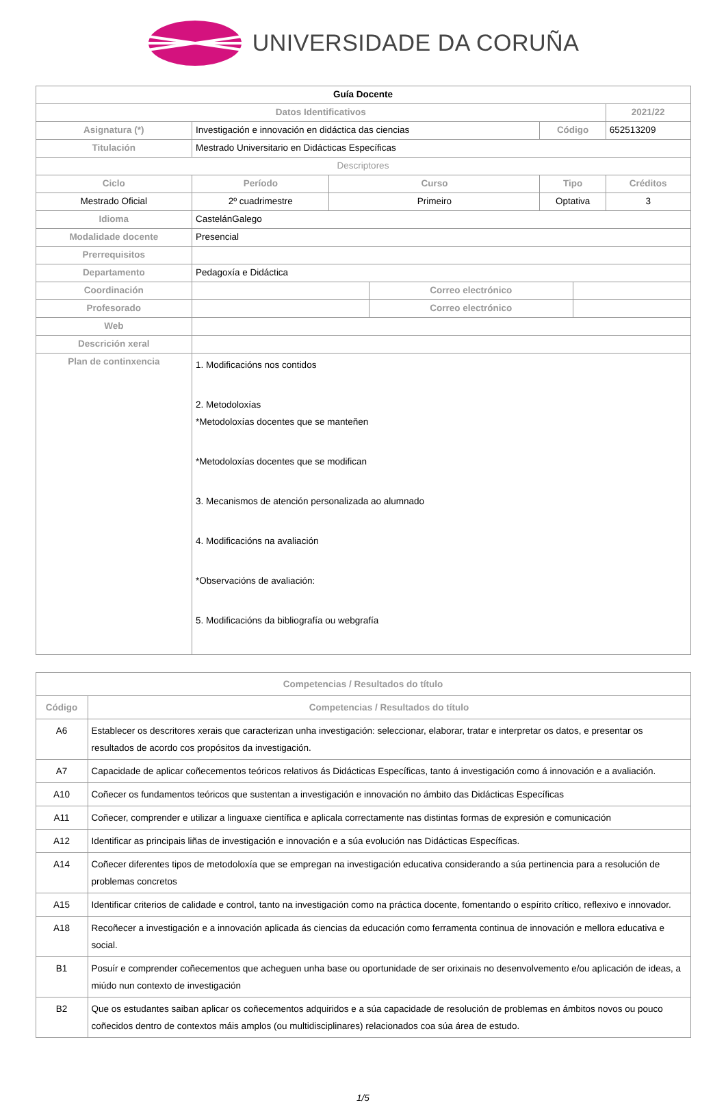UNIVERSIDADE DA CORUÑA
| Guía Docente | | | | | | |
| Datos Identificativos | | | | | | 2021/22 |
| Asignatura (*) | Investigación e innovación en didáctica das ciencias | | | Código | | 652513209 |
| Titulación | Mestrado Universitario en Didácticas Específicas | | | | | |
| Descriptores | | | | | | |
| Ciclo | Período | Curso | | Tipo | | Créditos |
| Mestrado Oficial | 2º cuadrimestre | Primeiro | | Optativa | | 3 |
| Idioma | CastelánGalego | | | | | |
| Modalidade docente | Presencial | | | | | |
| Prerrequisitos | | | | | | |
| Departamento | Pedagoxía e Didáctica | | | | | |
| Coordinación | | | Correo electrónico | | | |
| Profesorado | | | Correo electrónico | | | |
| Web | | | | | | |
| Descrición xeral | | | | | | |
| Plan de continxencia | 1. Modificacións nos contidos 2. Metodoloxías *Metodoloxías docentes que se manteñen *Metodoloxías docentes que se modifican 3. Mecanismos de atención personalizada ao alumnado 4. Modificacións na avaliación *Observacións de avaliación: 5. Modificacións da bibliografía ou webgrafía | | | | | |
| Competencias / Resultados do título | |
| --- | --- |
| Código | Competencias / Resultados do título |
| A6 | Establecer os descritores xerais que caracterizan unha investigación: seleccionar, elaborar, tratar e interpretar os datos, e presentar os resultados de acordo cos propósitos da investigación. |
| A7 | Capacidade de aplicar coñecementos teóricos relativos ás Didácticas Específicas, tanto á investigación como á innovación e a avaliación. |
| A10 | Coñecer os fundamentos teóricos que sustentan a investigación e innovación no ámbito das Didácticas Específicas |
| A11 | Coñecer, comprender e utilizar a linguaxe científica e aplicala correctamente nas distintas formas de expresión e comunicación |
| A12 | Identificar as principais liñas de investigación e innovación e a súa evolución nas Didácticas Específicas. |
| A14 | Coñecer diferentes tipos de metodoloxía que se empregan na investigación educativa considerando a súa pertinencia para a resolución de problemas concretos |
| A15 | Identificar criterios de calidade e control, tanto na investigación como na práctica docente, fomentando o espírito crítico, reflexivo e innovador. |
| A18 | Recoñecer a investigación e a innovación aplicada ás ciencias da educación como ferramenta continua de innovación e mellora educativa e social. |
| B1 | Posuír e comprender coñecementos que acheguen unha base ou oportunidade de ser orixinais no desenvolvemento e/ou aplicación de ideas, a miúdo nun contexto de investigación |
| B2 | Que os estudantes saiban aplicar os coñecementos adquiridos e a súa capacidade de resolución de problemas en ámbitos novos ou pouco coñecidos dentro de contextos máis amplos (ou multidisciplinares) relacionados coa súa área de estudo. |
1/5